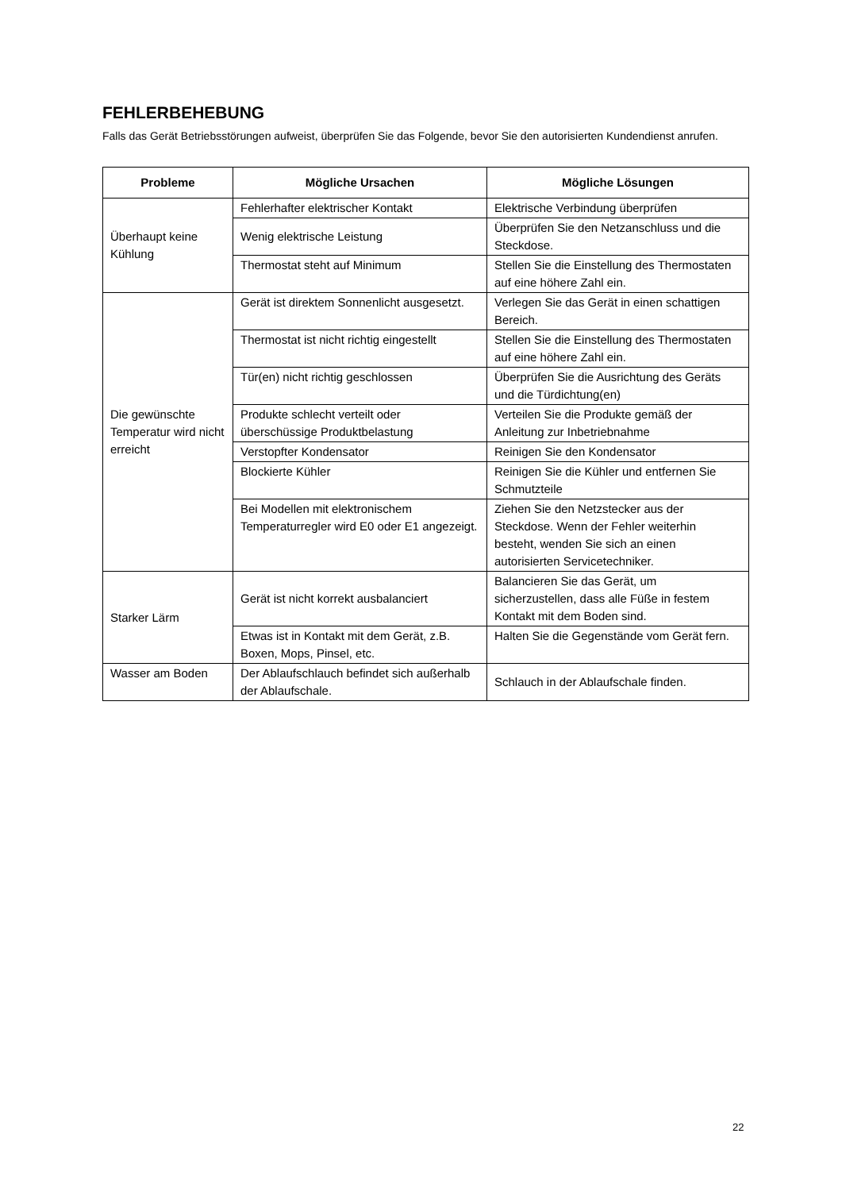FEHLERBEHEBUNG
Falls das Gerät Betriebsstörungen aufweist, überprüfen Sie das Folgende, bevor Sie den autorisierten Kundendienst anrufen.
| Probleme | Mögliche Ursachen | Mögliche Lösungen |
| --- | --- | --- |
| Überhaupt keine Kühlung | Fehlerhafter elektrischer Kontakt | Elektrische Verbindung überprüfen |
| | Wenig elektrische Leistung | Überprüfen Sie den Netzanschluss und die Steckdose. |
| | Thermostat steht auf Minimum | Stellen Sie die Einstellung des Thermostaten auf eine höhere Zahl ein. |
| Die gewünschte Temperatur wird nicht erreicht | Gerät ist direktem Sonnenlicht ausgesetzt. | Verlegen Sie das Gerät in einen schattigen Bereich. |
| | Thermostat ist nicht richtig eingestellt | Stellen Sie die Einstellung des Thermostaten auf eine höhere Zahl ein. |
| | Tür(en) nicht richtig geschlossen | Überprüfen Sie die Ausrichtung des Geräts und die Türdichtung(en) |
| | Produkte schlecht verteilt oder überschüssige Produktbelastung | Verteilen Sie die Produkte gemäß der Anleitung zur Inbetriebnahme |
| | Verstopfter Kondensator | Reinigen Sie den Kondensator |
| | Blockierte Kühler | Reinigen Sie die Kühler und entfernen Sie Schmutzteile |
| | Bei Modellen mit elektronischem Temperaturregler wird E0 oder E1 angezeigt. | Ziehen Sie den Netzstecker aus der Steckdose. Wenn der Fehler weiterhin besteht, wenden Sie sich an einen autorisierten Servicetechniker. |
| Starker Lärm | Gerät ist nicht korrekt ausbalanciert | Balancieren Sie das Gerät, um sicherzustellen, dass alle Füße in festem Kontakt mit dem Boden sind. |
| | Etwas ist in Kontakt mit dem Gerät, z.B. Boxen, Mops, Pinsel, etc. | Halten Sie die Gegenstände vom Gerät fern. |
| Wasser am Boden | Der Ablaufschlauch befindet sich außerhalb der Ablaufschale. | Schlauch in der Ablaufschale finden. |
22